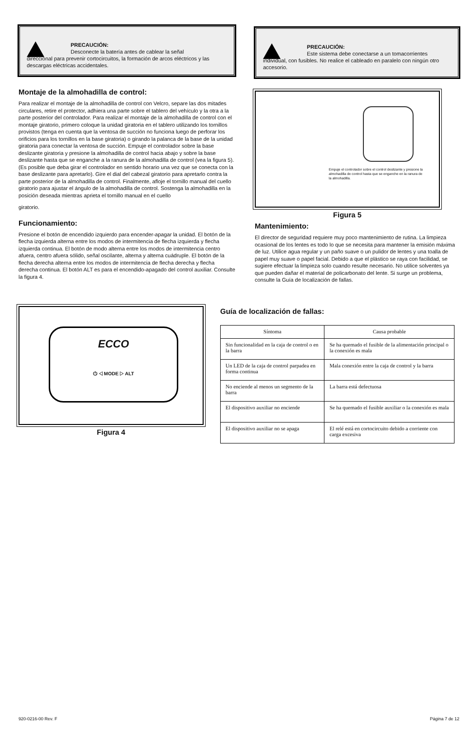PRECAUCIÓN:
Desconecte la batería antes de cablear la señal
direccional para prevenir cortocircuitos, la formación de arcos eléctricos y las descargas eléctricas accidentales.
Montaje de la almohadilla de control:
Para realizar el montaje de la almohadilla de control con Velcro, separe las dos mitades circulares, retire el protector, adhiera una parte sobre el tablero del vehículo y la otra a la parte posterior del controlador. Para realizar el montaje de la almohadilla de control con el montaje giratorio, primero coloque la unidad giratoria en el tablero utilizando los tornillos provistos (tenga en cuenta que la ventosa de succión no funciona luego de perforar los orificios para los tornillos en la base giratoria) o girando la palanca de la base de la unidad giratoria para conectar la ventosa de succión. Empuje el controlador sobre la base deslizante giratoria y presione la almohadilla de control hacia abajo y sobre la base deslizante hasta que se enganche a la ranura de la almohadilla de control (vea la figura 5). (Es posible que deba girar el controlador en sentido horario una vez que se conecta con la base deslizante para apretarlo). Gire el dial del cabezal giratorio para apretarlo contra la parte posterior de la almohadilla de control. Finalmente, afloje el tornillo manual del cuello giratorio para ajustar el ángulo de la almohadilla de control. Sostenga la almohadilla en la posición deseada mientras aprieta el tornillo manual en el cuello
giratorio.
Funcionamiento:
Presione el botón de encendido izquierdo para encender-apagar la unidad. El botón de la flecha izquierda alterna entre los modos de intermitencia de flecha izquierda y flecha izquierda continua. El botón de modo alterna entre los modos de intermitencia centro afuera, centro afuera sólido, señal oscilante, alterna y alterna cuádruple. El botón de la flecha derecha alterna entre los modos de intermitencia de flecha derecha y flecha derecha continua. El botón ALT es para el encendido-apagado del control auxiliar. Consulte la figura 4.
PRECAUCIÓN:
Este sistema debe conectarse a un tomacorrientes
individual, con fusibles. No realice el cableado en paralelo con ningún otro accesorio.
Empuje el controlador sobre el control deslizante y presione la almohadilla de control hasta que se enganche en la ranura de la almohadilla.
Figura 5
Mantenimiento:
El director de seguridad requiere muy poco mantenimiento de rutina. La limpieza ocasional de los lentes es todo lo que se necesita para mantener la emisión máxima de luz. Utilice agua regular y un paño suave o un pulidor de lentes y una toalla de papel muy suave o papel facial. Debido a que el plástico se raya con facilidad, se sugiere efectuar la limpieza solo cuando resulte necesario. No utilice solventes ya que pueden dañar el material de policarbonato del lente. Si surge un problema, consulte la Guía de localización de fallas.
ECCO
⏻ ◁ MODE ▷ ALT
Figura 4
Guía de localización de fallas:
| Síntoma | Causa probable |
| --- | --- |
| Sin funcionalidad en la caja de control o en la barra | Se ha quemado el fusible de la alimentación principal o la conexión es mala |
| Un LED de la caja de control parpadea en forma continua | Mala conexión entre la caja de control y la barra |
| No enciende al menos un segmento de la barra | La barra está defectuosa |
| El dispositivo auxiliar no enciende | Se ha quemado el fusible auxiliar o la conexión es mala |
| El dispositivo auxiliar no se apaga | El relé está en cortocircuito debido a corriente con carga excesiva |
920-0216-00 Rev. F Página 7 de 12